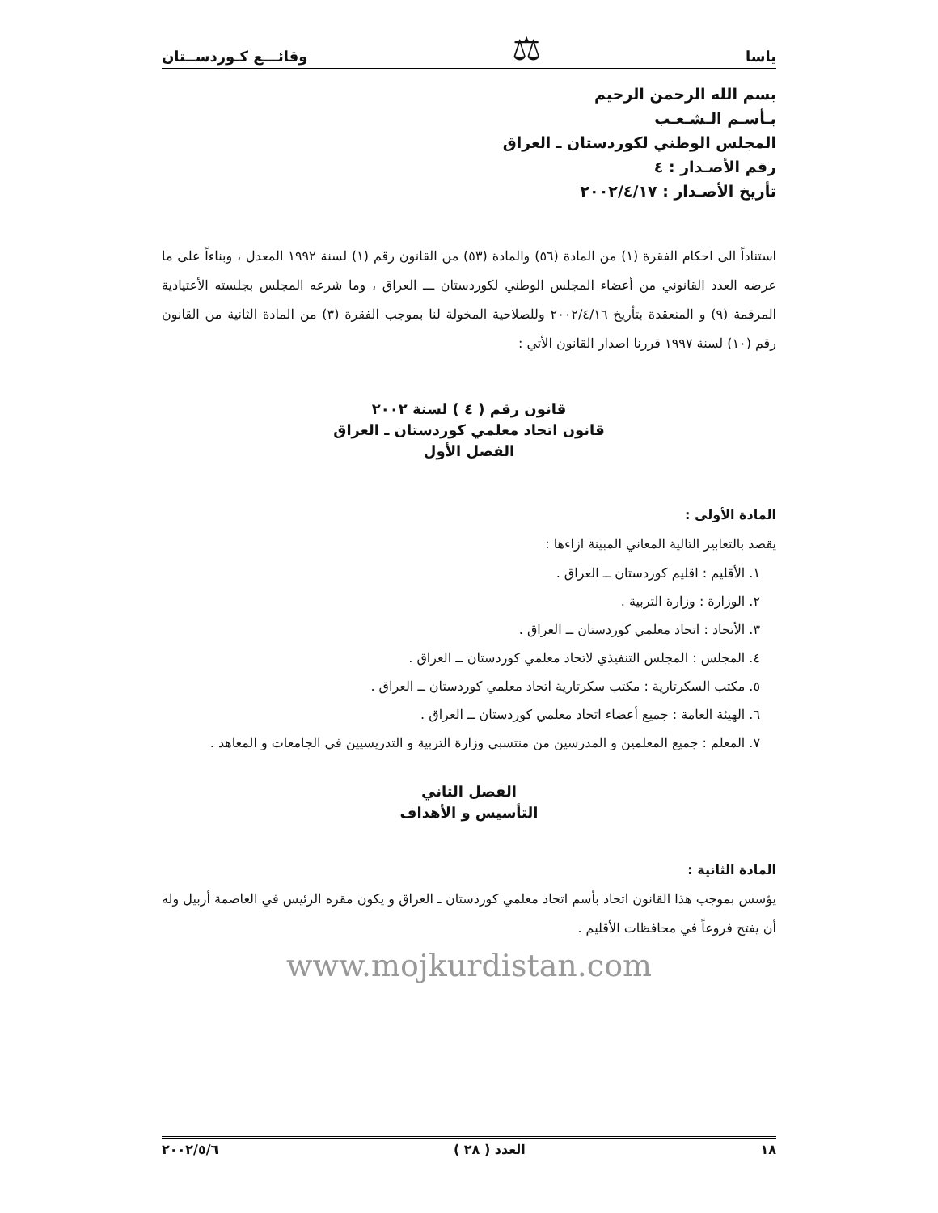ياسا ⚖ وقائـــع كـوردســتان
بسم الله الرحمن الرحيم
بـأسـم الـشـعـب
المجلس الوطني لكوردستان ـ العراق
رقم الأصـدار : ٤
تأريخ الأصـدار : ٢٠٠٢/٤/١٧
استناداً الى احكام الفقرة (١) من المادة (٥٦) والمادة (٥٣) من القانون رقم (١) لسنة ١٩٩٢ المعدل ، وبناءاً على ما عرضه العدد القانوني من أعضاء المجلس الوطني لكوردستان ـــ العراق ، وما شرعه المجلس بجلسته الأعتيادية المرقمة (٩) و المنعقدة بتأريخ ٢٠٠٢/٤/١٦ وللصلاحية المخولة لنا بموجب الفقرة (٣) من المادة الثانية من القانون رقم (١٠) لسنة ١٩٩٧ قررنا اصدار القانون الأتي :
قانون رقم ( ٤ ) لسنة ٢٠٠٢
قانون اتحاد معلمي كوردستان ـ العراق
الفصل الأول
المادة الأولى :
يقصد بالتعابير التالية المعاني المبينة ازاءها :
١. الأقليم : اقليم كوردستان ــ العراق .
٢. الوزارة : وزارة التربية .
٣. الأتحاد : اتحاد معلمي كوردستان ــ العراق .
٤. المجلس : المجلس التنفيذي لاتحاد معلمي كوردستان ــ العراق .
٥. مكتب السكرتارية : مكتب سكرتارية اتحاد معلمي كوردستان ــ العراق .
٦. الهيئة العامة : جميع أعضاء اتحاد معلمي كوردستان ــ العراق .
٧. المعلم : جميع المعلمين و المدرسين من منتسبي وزارة التربية و التدريسيين في الجامعات و المعاهد .
الفصل الثاني
التأسيس و الأهداف
المادة الثانية :
يؤسس بموجب هذا القانون اتحاد بأسم اتحاد معلمي كوردستان ـ العراق و يكون مقره الرئيس في العاصمة أربيل وله أن يفتح فروعاً في محافظات الأقليم .
www.mojkurdistan.com
١٨ العدد ( ٢٨ ) ٢٠٠٢/٥/٦